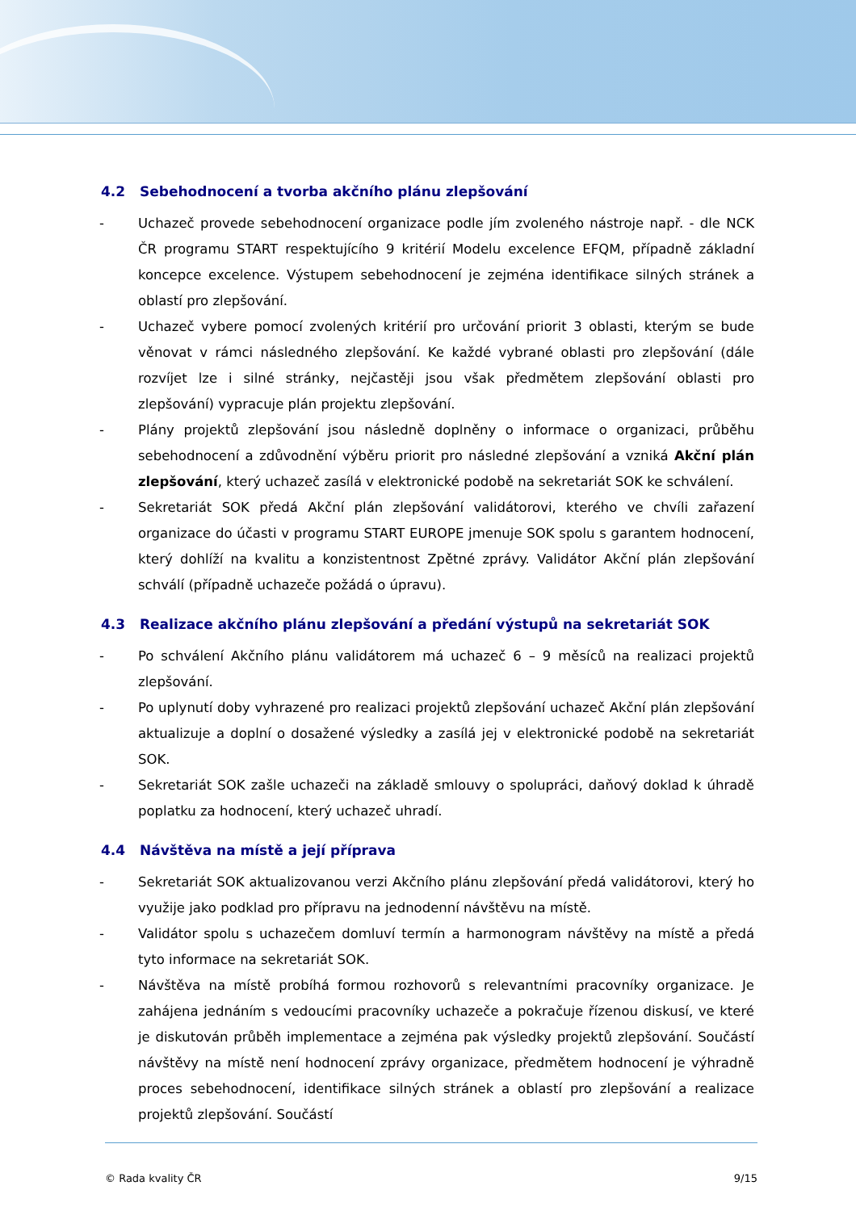4.2 Sebehodnocení a tvorba akčního plánu zlepšování
- Uchazeč provede sebehodnocení organizace podle jím zvoleného nástroje např. - dle NCK ČR programu START respektujícího 9 kritérií Modelu excelence EFQM, případně základní koncepce excelence. Výstupem sebehodnocení je zejména identifikace silných stránek a oblastí pro zlepšování.
- Uchazeč vybere pomocí zvolených kritérií pro určování priorit 3 oblasti, kterým se bude věnovat v rámci následného zlepšování. Ke každé vybrané oblasti pro zlepšování (dále rozvíjet lze i silné stránky, nejčastěji jsou však předmětem zlepšování oblasti pro zlepšování) vypracuje plán projektu zlepšování.
- Plány projektů zlepšování jsou následně doplněny o informace o organizaci, průběhu sebehodnocení a zdůvodnění výběru priorit pro následné zlepšování a vzniká Akční plán zlepšování, který uchazeč zasílá v elektronické podobě na sekretariát SOK ke schválení.
- Sekretariát SOK předá Akční plán zlepšování validátorovi, kterého ve chvíli zařazení organizace do účasti v programu START EUROPE jmenuje SOK spolu s garantem hodnocení, který dohlíží na kvalitu a konzistentnost Zpětné zprávy. Validátor Akční plán zlepšování schválí (případně uchazeče požádá o úpravu).
4.3 Realizace akčního plánu zlepšování a předání výstupů na sekretariát SOK
- Po schválení Akčního plánu validátorem má uchazeč 6 – 9 měsíců na realizaci projektů zlepšování.
- Po uplynutí doby vyhrazené pro realizaci projektů zlepšování uchazeč Akční plán zlepšování aktualizuje a doplní o dosažené výsledky a zasílá jej v elektronické podobě na sekretariát SOK.
- Sekretariát SOK zašle uchazeči na základě smlouvy o spolupráci, daňový doklad k úhradě poplatku za hodnocení, který uchazeč uhradí.
4.4 Návštěva na místě a její příprava
- Sekretariát SOK aktualizovanou verzi Akčního plánu zlepšování předá validátorovi, který ho využije jako podklad pro přípravu na jednodenní návštěvu na místě.
- Validátor spolu s uchazečem domluví termín a harmonogram návštěvy na místě a předá tyto informace na sekretariát SOK.
- Návštěva na místě probíhá formou rozhovorů s relevantními pracovníky organizace. Je zahájena jednáním s vedoucími pracovníky uchazeče a pokračuje řízenou diskusí, ve které je diskutován průběh implementace a zejména pak výsledky projektů zlepšování. Součástí návštěvy na místě není hodnocení zprávy organizace, předmětem hodnocení je výhradně proces sebehodnocení, identifikace silných stránek a oblastí pro zlepšování a realizace projektů zlepšování. Součástí
© Rada kvality ČR 9/15